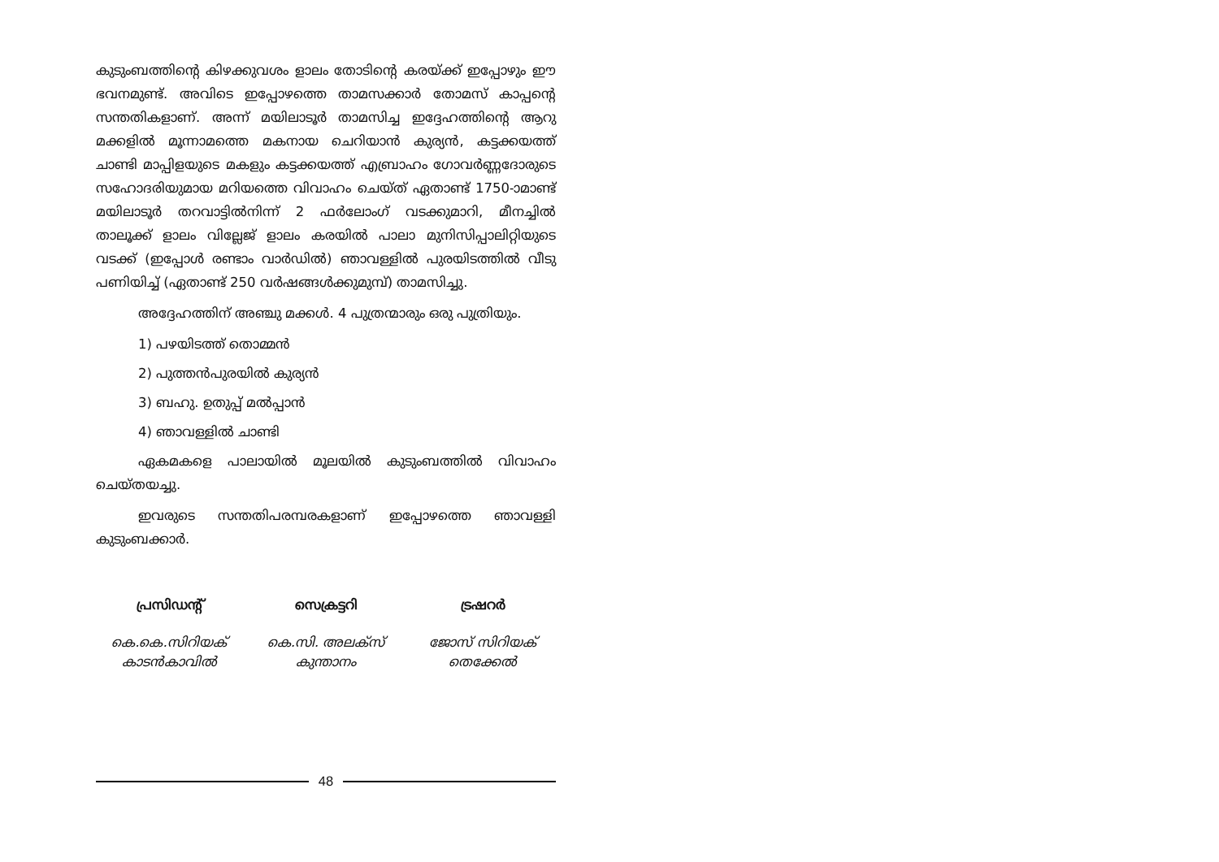കുടുംബത്തിന്റെ കിഴക്കുവശം ളാലം തോടിന്റെ കരയ്ക്ക് ഇപ്പോഴും ഈ ഭവനമുണ്ട്. അവിടെ ഇപ്പോഴത്തെ താമസക്കാർ തോമസ് കാപ്പന്റെ സന്തതികളാണ്. അന്ന് മയിലാടൂർ താമസിച്ച ഇദ്ദേഹത്തിന്റെ ആറു മക്കളിൽ മൂന്നാമത്തെ മകനായ ചെറിയാൻ കുര്യൻ, കട്ടക്കയത്ത് ചാണ്ടി മാപ്പിളയുടെ മകളും കട്ടക്കയത്ത് എബ്രാഹം ഗോവർണ്ണദോരുടെ സഹോദരിയുമായ മറിയത്തെ വിവാഹം ചെയ്ത് ഏതാണ്ട് 1750-ാമാണ്ട് മയിലാടൂർ തറവാട്ടിൽനിന്ന് 2 ഫർലോംഗ് വടക്കുമാറി, മീനച്ചിൽ താലൂക്ക് ളാലം വില്ലേജ് ളാലം കരയിൽ പാലാ മുനിസിപ്പാലിറ്റിയുടെ വടക്ക് (ഇപ്പോൾ രണ്ടാം വാർഡിൽ) ഞാവള്ളിൽ പുരയിടത്തിൽ വീടു പണിയിച്ച് (ഏതാണ്ട് 250 വർഷങ്ങൾക്കുമുമ്പ്) താമസിച്ചു.
അദ്ദേഹത്തിന് അഞ്ചു മക്കൾ. 4 പുത്രന്മാരും ഒരു പുത്രിയും.
1) പഴയിടത്ത് തൊമ്മൻ
2) പുത്തൻപുരയിൽ കുര്യൻ
3) ബഹു. ഉതുപ്പ് മൽപ്പാൻ
4) ഞാവള്ളിൽ ചാണ്ടി
ഏകമകളെ പാലായിൽ മൂലയിൽ കുടുംബത്തിൽ വിവാഹം ചെയ്തയച്ചു.
ഇവരുടെ സന്തതിപരമ്പരകളാണ് ഇപ്പോഴത്തെ ഞാവള്ളി കുടുംബക്കാർ.
പ്രസിഡന്റ്
കെ.കെ.സിറിയക്
കാടൻകാവിൽ
സെക്രട്ടറി
കെ.സി. അലക്സ്
കുന്താനം
ട്രഷറർ
ജോസ് സിറിയക്
തെക്കേൽ
48